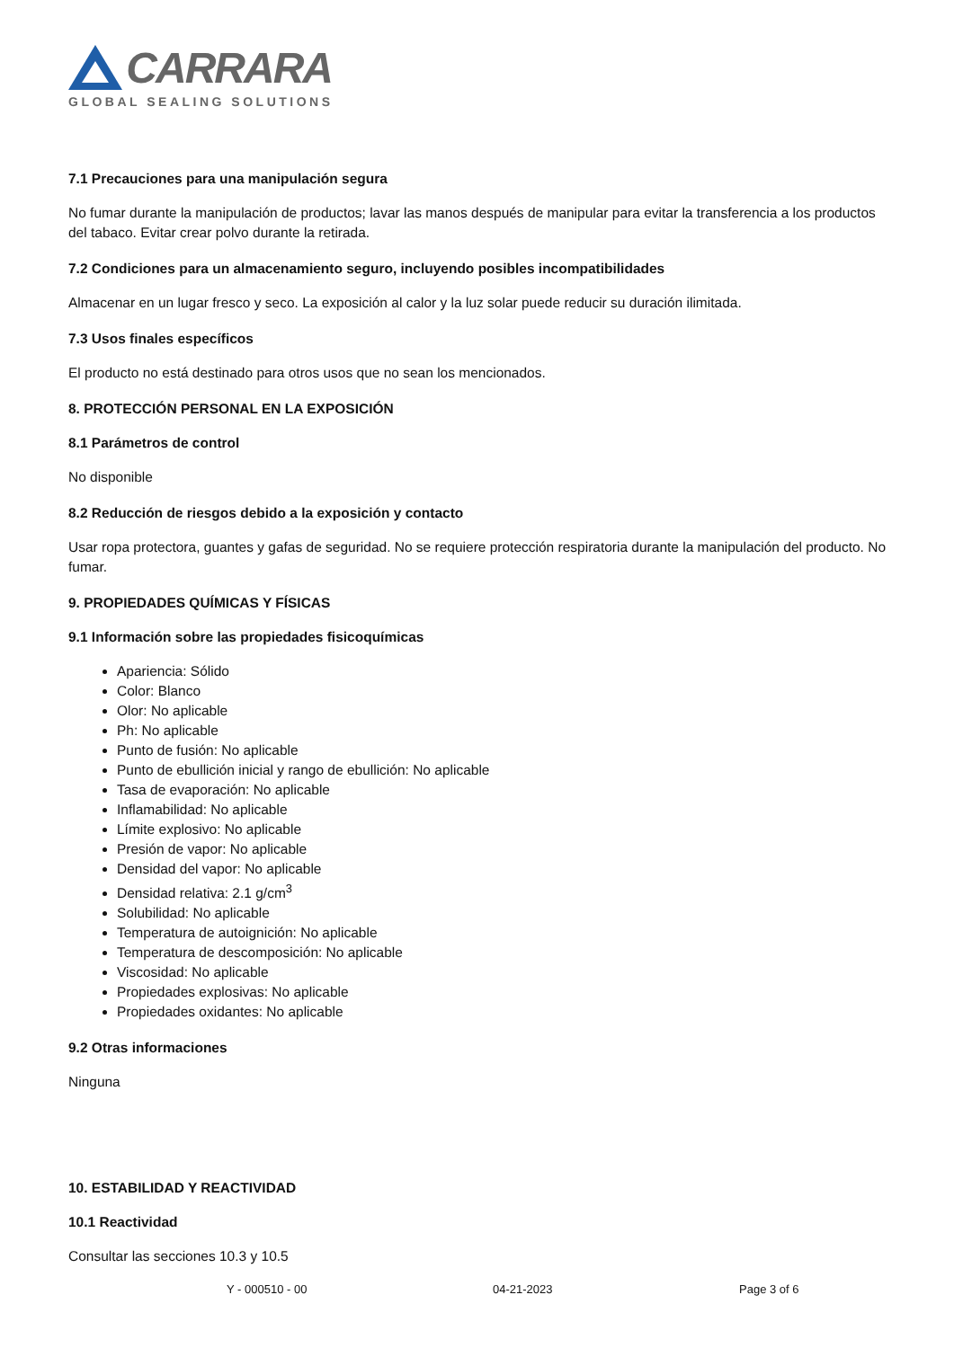CARRARA
GLOBAL SEALING SOLUTIONS
7.1 Precauciones para una manipulación segura
No fumar durante la manipulación de productos; lavar las manos después de manipular para evitar la transferencia a los productos del tabaco. Evitar crear polvo durante la retirada.
7.2 Condiciones para un almacenamiento seguro, incluyendo posibles incompatibilidades
Almacenar en un lugar fresco y seco. La exposición al calor y la luz solar puede reducir su duración ilimitada.
7.3 Usos finales específicos
El producto no está destinado para otros usos que no sean los mencionados.
8. PROTECCIÓN PERSONAL EN LA EXPOSICIÓN
8.1 Parámetros de control
No disponible
8.2 Reducción de riesgos debido a la exposición y contacto
Usar ropa protectora, guantes y gafas de seguridad. No se requiere protección respiratoria durante la manipulación del producto. No fumar.
9. PROPIEDADES QUÍMICAS Y FÍSICAS
9.1 Información sobre las propiedades fisicoquímicas
Apariencia: Sólido
Color: Blanco
Olor: No aplicable
Ph: No aplicable
Punto de fusión: No aplicable
Punto de ebullición inicial y rango de ebullición: No aplicable
Tasa de evaporación: No aplicable
Inflamabilidad: No aplicable
Límite explosivo: No aplicable
Presión de vapor: No aplicable
Densidad del vapor: No aplicable
Densidad relativa: 2.1 g/cm<sup>3</sup>
Solubilidad: No aplicable
Temperatura de autoignición: No aplicable
Temperatura de descomposición: No aplicable
Viscosidad: No aplicable
Propiedades explosivas: No aplicable
Propiedades oxidantes: No aplicable
9.2 Otras informaciones
Ninguna
10. ESTABILIDAD Y REACTIVIDAD
10.1 Reactividad
Consultar las secciones 10.3 y 10.5
Y - 000510 - 00 04-21-2023 Page 3 of 6